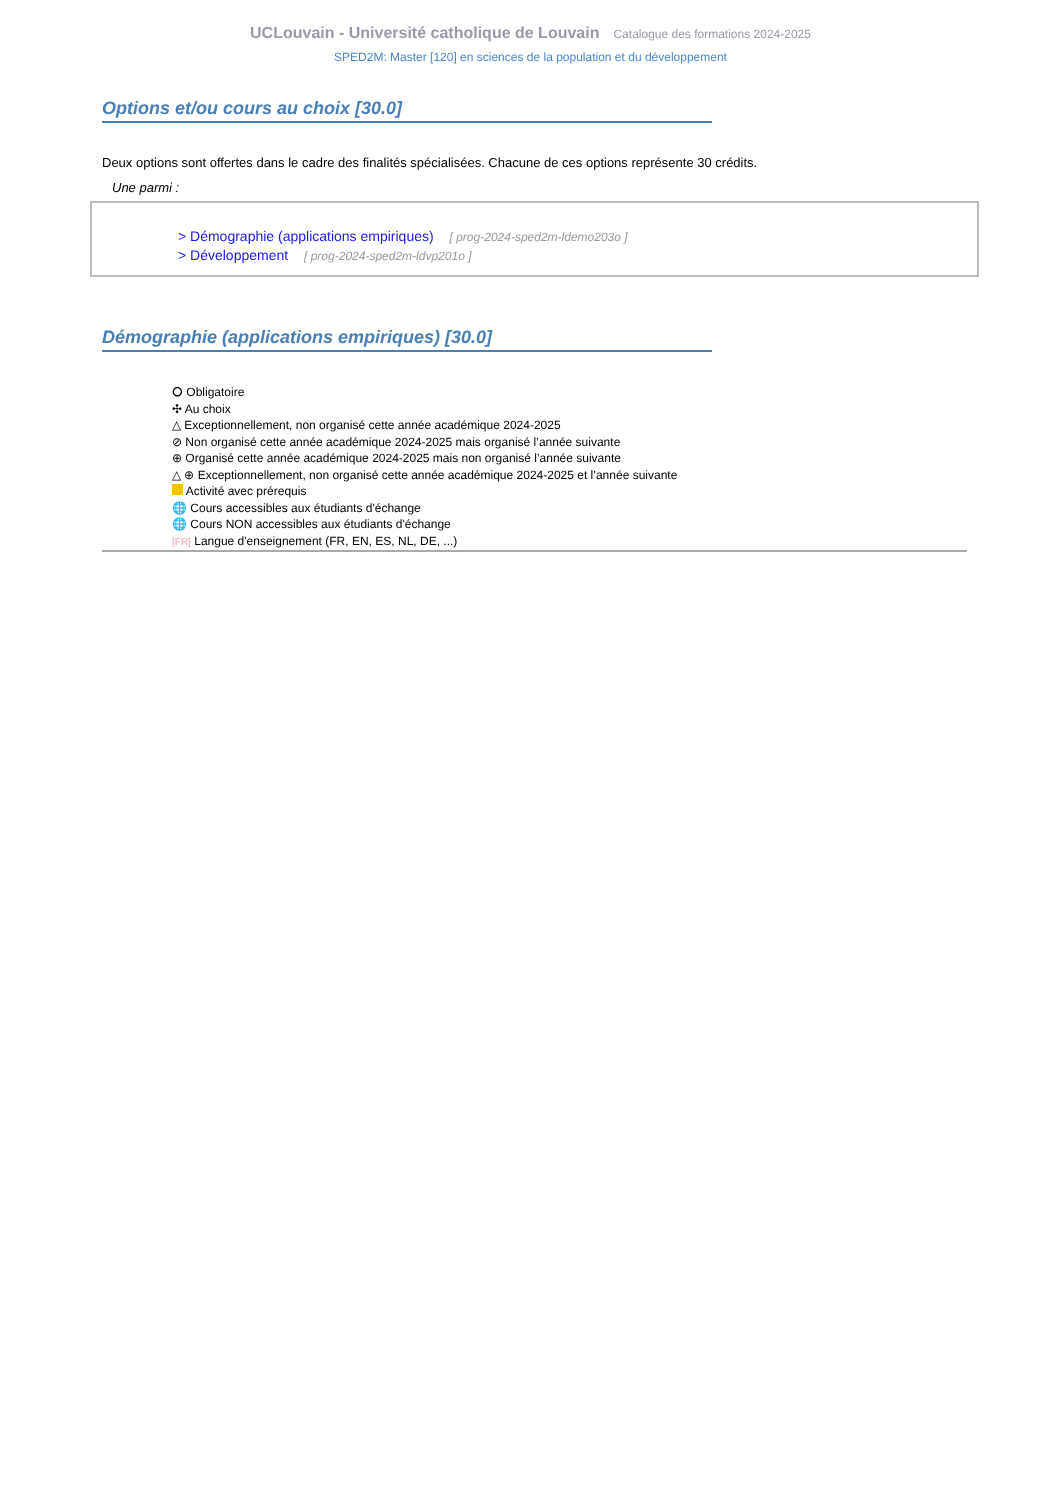UCLouvain - Université catholique de Louvain Catalogue des formations 2024-2025
SPED2M: Master [120] en sciences de la population et du développement
Options et/ou cours au choix [30.0]
Deux options sont offertes dans le cadre des finalités spécialisées. Chacune de ces options représente 30 crédits.
Une parmi :
> Démographie (applications empiriques) [ prog-2024-sped2m-ldemo203o ]
> Développement [ prog-2024-sped2m-ldvp201o ]
Démographie (applications empiriques) [30.0]
⭘ Obligatoire
✣ Au choix
△ Exceptionnellement, non organisé cette année académique 2024-2025
⊘ Non organisé cette année académique 2024-2025 mais organisé l’année suivante
⊕ Organisé cette année académique 2024-2025 mais non organisé l’année suivante
△ ⊕ Exceptionnellement, non organisé cette année académique 2024-2025 et l’année suivante
Activité avec prérequis
🌐 Cours accessibles aux étudiants d'échange
🌐 Cours NON accessibles aux étudiants d'échange
[FR] Langue d'enseignement (FR, EN, ES, NL, DE, ...)